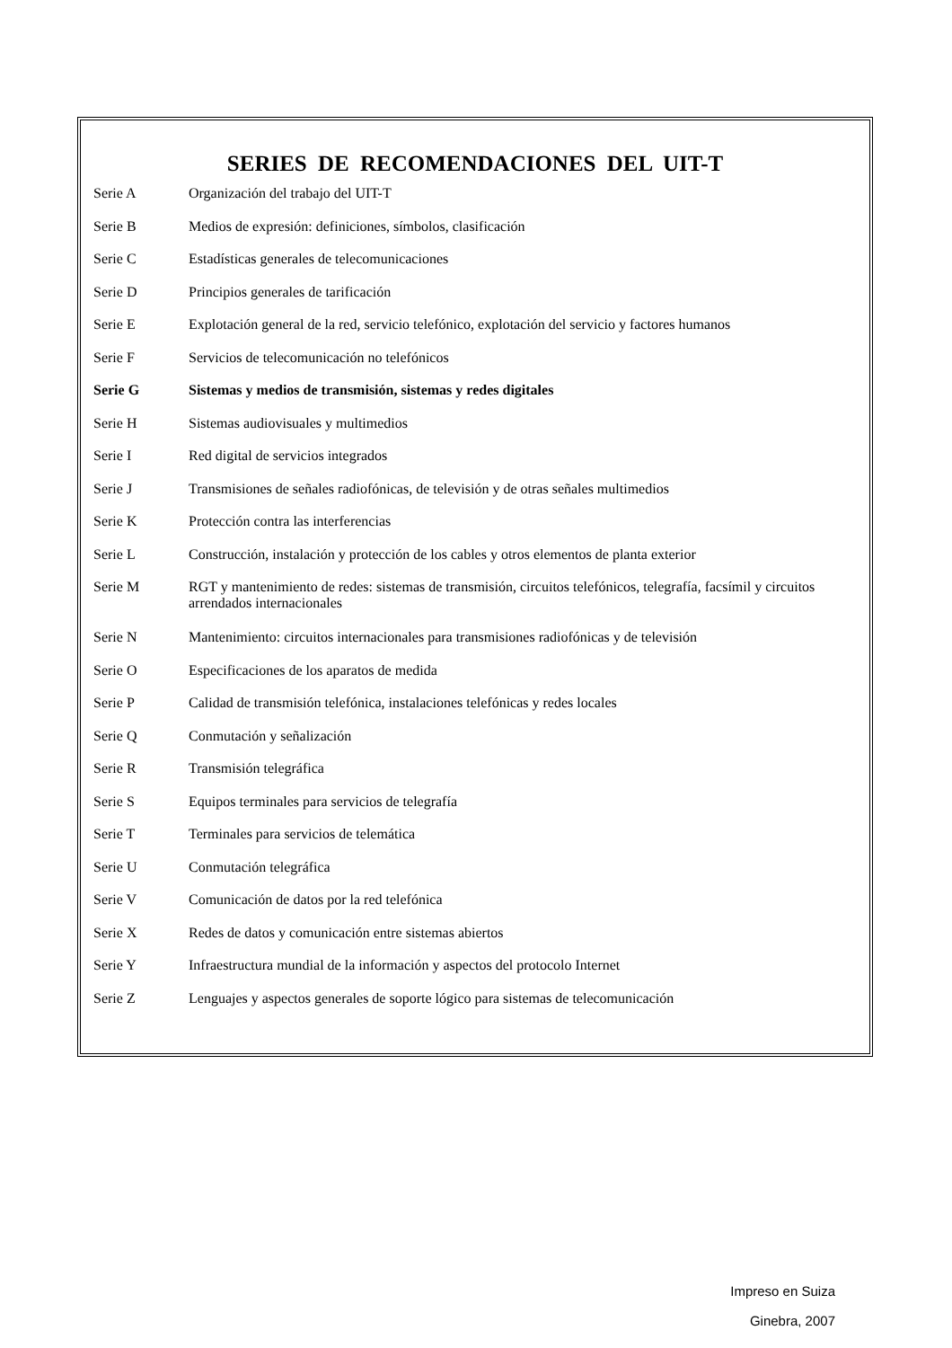SERIES DE RECOMENDACIONES DEL UIT-T
| Serie A | Organización del trabajo del UIT-T |
| Serie B | Medios de expresión: definiciones, símbolos, clasificación |
| Serie C | Estadísticas generales de telecomunicaciones |
| Serie D | Principios generales de tarificación |
| Serie E | Explotación general de la red, servicio telefónico, explotación del servicio y factores humanos |
| Serie F | Servicios de telecomunicación no telefónicos |
| Serie G | Sistemas y medios de transmisión, sistemas y redes digitales |
| Serie H | Sistemas audiovisuales y multimedios |
| Serie I | Red digital de servicios integrados |
| Serie J | Transmisiones de señales radiofónicas, de televisión y de otras señales multimedios |
| Serie K | Protección contra las interferencias |
| Serie L | Construcción, instalación y protección de los cables y otros elementos de planta exterior |
| Serie M | RGT y mantenimiento de redes: sistemas de transmisión, circuitos telefónicos, telegrafía, facsímil y circuitos arrendados internacionales |
| Serie N | Mantenimiento: circuitos internacionales para transmisiones radiofónicas y de televisión |
| Serie O | Especificaciones de los aparatos de medida |
| Serie P | Calidad de transmisión telefónica, instalaciones telefónicas y redes locales |
| Serie Q | Conmutación y señalización |
| Serie R | Transmisión telegráfica |
| Serie S | Equipos terminales para servicios de telegrafía |
| Serie T | Terminales para servicios de telemática |
| Serie U | Conmutación telegráfica |
| Serie V | Comunicación de datos por la red telefónica |
| Serie X | Redes de datos y comunicación entre sistemas abiertos |
| Serie Y | Infraestructura mundial de la información y aspectos del protocolo Internet |
| Serie Z | Lenguajes y aspectos generales de soporte lógico para sistemas de telecomunicación |
Impreso en Suiza
Ginebra, 2007